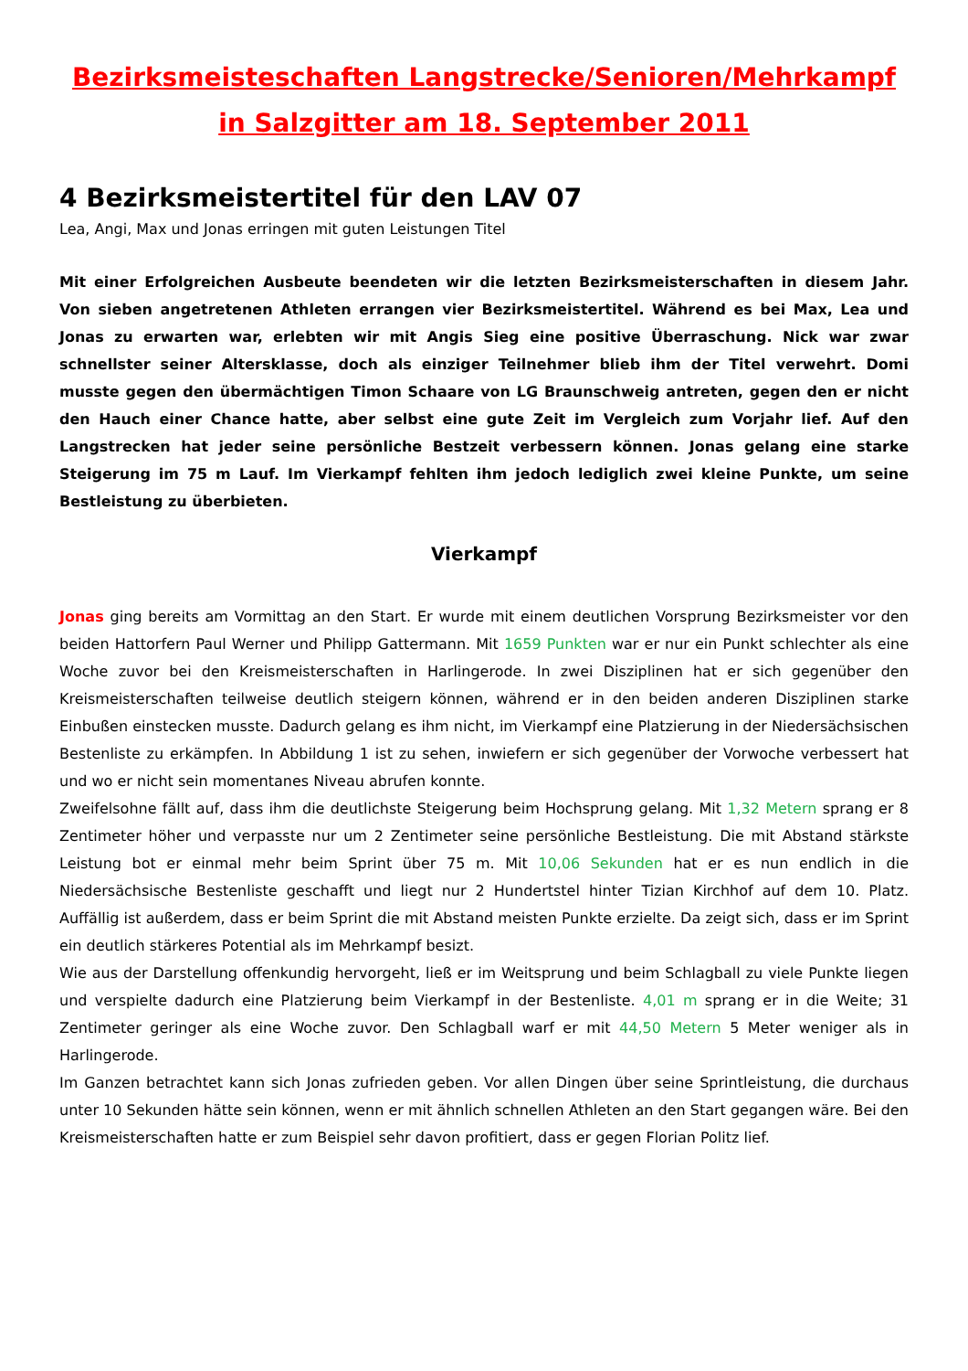Bezirksmeisteschaften Langstrecke/Senioren/Mehrkampf
in Salzgitter am 18. September 2011
4 Bezirksmeistertitel für den LAV 07
Lea, Angi, Max und Jonas erringen mit guten Leistungen Titel
Mit einer Erfolgreichen Ausbeute beendeten wir die letzten Bezirksmeisterschaften in diesem Jahr. Von sieben angetretenen Athleten errangen vier Bezirksmeistertitel. Während es bei Max, Lea und Jonas zu erwarten war, erlebten wir mit Angis Sieg eine positive Überraschung. Nick war zwar schnellster seiner Altersklasse, doch als einziger Teilnehmer blieb ihm der Titel verwehrt. Domi musste gegen den übermächtigen Timon Schaare von LG Braunschweig antreten, gegen den er nicht den Hauch einer Chance hatte, aber selbst eine gute Zeit im Vergleich zum Vorjahr lief. Auf den Langstrecken hat jeder seine persönliche Bestzeit verbessern können. Jonas gelang eine starke Steigerung im 75 m Lauf. Im Vierkampf fehlten ihm jedoch lediglich zwei kleine Punkte, um seine Bestleistung zu überbieten.
Vierkampf
Jonas ging bereits am Vormittag an den Start. Er wurde mit einem deutlichen Vorsprung Bezirksmeister vor den beiden Hattorfern Paul Werner und Philipp Gattermann. Mit 1659 Punkten war er nur ein Punkt schlechter als eine Woche zuvor bei den Kreismeisterschaften in Harlingerode. In zwei Disziplinen hat er sich gegenüber den Kreismeisterschaften teilweise deutlich steigern können, während er in den beiden anderen Disziplinen starke Einbußen einstecken musste. Dadurch gelang es ihm nicht, im Vierkampf eine Platzierung in der Niedersächsischen Bestenliste zu erkämpfen. In Abbildung 1 ist zu sehen, inwiefern er sich gegenüber der Vorwoche verbessert hat und wo er nicht sein momentanes Niveau abrufen konnte.
Zweifelsohne fällt auf, dass ihm die deutlichste Steigerung beim Hochsprung gelang. Mit 1,32 Metern sprang er 8 Zentimeter höher und verpasste nur um 2 Zentimeter seine persönliche Bestleistung. Die mit Abstand stärkste Leistung bot er einmal mehr beim Sprint über 75 m. Mit 10,06 Sekunden hat er es nun endlich in die Niedersächsische Bestenliste geschafft und liegt nur 2 Hundertstel hinter Tizian Kirchhof auf dem 10. Platz. Auffällig ist außerdem, dass er beim Sprint die mit Abstand meisten Punkte erzielte. Da zeigt sich, dass er im Sprint ein deutlich stärkeres Potential als im Mehrkampf besizt.
Wie aus der Darstellung offenkundig hervorgeht, ließ er im Weitsprung und beim Schlagball zu viele Punkte liegen und verspielte dadurch eine Platzierung beim Vierkampf in der Bestenliste. 4,01 m sprang er in die Weite; 31 Zentimeter geringer als eine Woche zuvor. Den Schlagball warf er mit 44,50 Metern 5 Meter weniger als in Harlingerode.
Im Ganzen betrachtet kann sich Jonas zufrieden geben. Vor allen Dingen über seine Sprintleistung, die durchaus unter 10 Sekunden hätte sein können, wenn er mit ähnlich schnellen Athleten an den Start gegangen wäre. Bei den Kreismeisterschaften hatte er zum Beispiel sehr davon profitiert, dass er gegen Florian Politz lief.